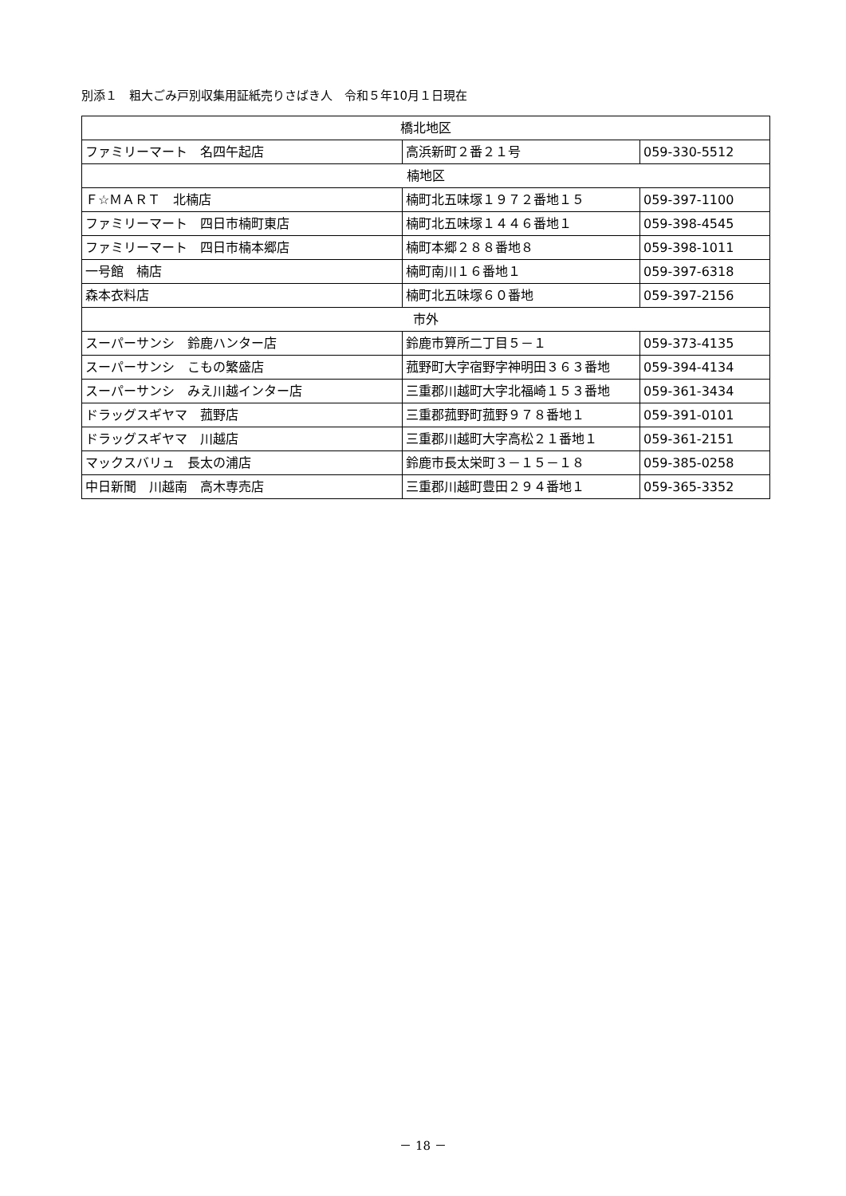別添１　粗大ごみ戸別収集用証紙売りさばき人　令和５年10月１日現在
| 橋北地区 | | |
| ファミリーマート 名四午起店 | 高浜新町２番２１号 | 059-330-5512 |
| 楠地区 | | |
| Ｆ☆ＭＡＲＴ 北楠店 | 楠町北五味塚１９７２番地１５ | 059-397-1100 |
| ファミリーマート 四日市楠町東店 | 楠町北五味塚１４４６番地１ | 059-398-4545 |
| ファミリーマート 四日市楠本郷店 | 楠町本郷２８８番地８ | 059-398-1011 |
| 一号館 楠店 | 楠町南川１６番地１ | 059-397-6318 |
| 森本衣料店 | 楠町北五味塚６０番地 | 059-397-2156 |
| 市外 | | |
| スーパーサンシ 鈴鹿ハンター店 | 鈴鹿市算所二丁目５－１ | 059-373-4135 |
| スーパーサンシ こもの繁盛店 | 菰野町大字宿野字神明田３６３番地 | 059-394-4134 |
| スーパーサンシ みえ川越インター店 | 三重郡川越町大字北福崎１５３番地 | 059-361-3434 |
| ドラッグスギヤマ 菰野店 | 三重郡菰野町菰野９７８番地１ | 059-391-0101 |
| ドラッグスギヤマ 川越店 | 三重郡川越町大字高松２１番地１ | 059-361-2151 |
| マックスバリュ 長太の浦店 | 鈴鹿市長太栄町３－１５－１８ | 059-385-0258 |
| 中日新聞 川越南 高木専売店 | 三重郡川越町豊田２９４番地１ | 059-365-3352 |
－ 18 －